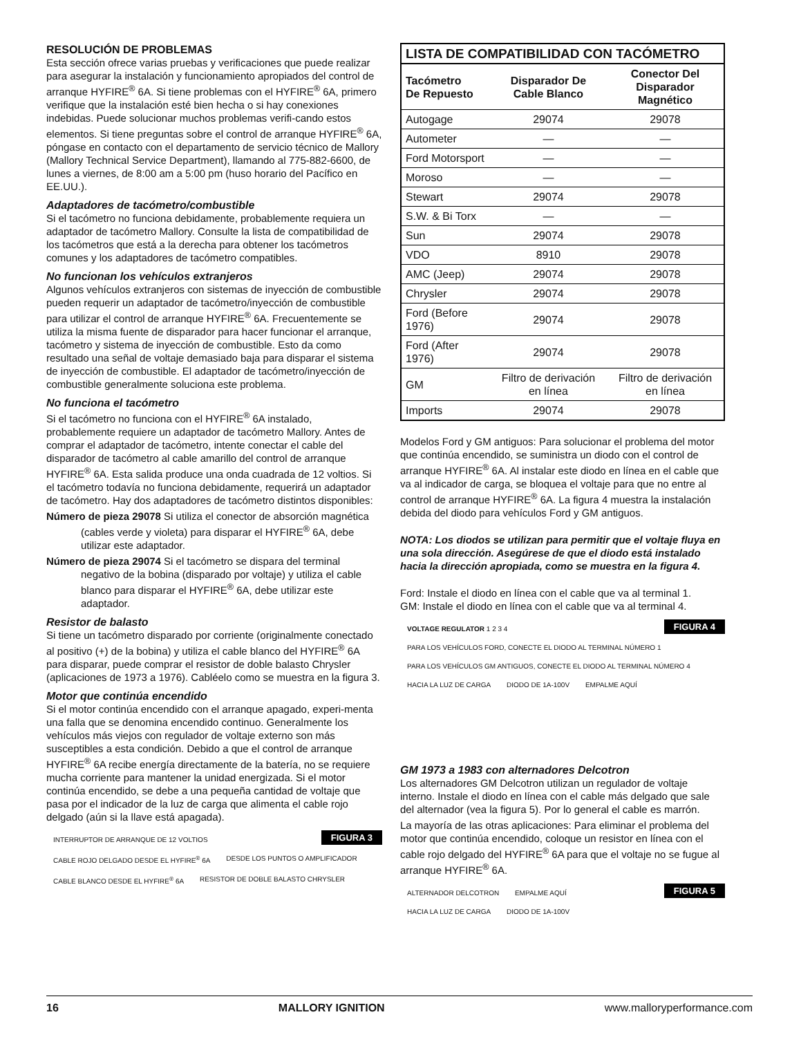RESOLUCIÓN DE PROBLEMAS
Esta sección ofrece varias pruebas y verificaciones que puede realizar para asegurar la instalación y funcionamiento apropiados del control de arranque HYFIRE<sup>®</sup> 6A. Si tiene problemas con el HYFIRE<sup>®</sup> 6A, primero verifique que la instalación esté bien hecha o si hay conexiones indebidas. Puede solucionar muchos problemas verifi-cando estos elementos. Si tiene preguntas sobre el control de arranque HYFIRE<sup>®</sup> 6A, póngase en contacto con el departamento de servicio técnico de Mallory (Mallory Technical Service Department), llamando al 775-882-6600, de lunes a viernes, de 8:00 am a 5:00 pm (huso horario del Pacífico en EE.UU.).
Adaptadores de tacómetro/combustible
Si el tacómetro no funciona debidamente, probablemente requiera un adaptador de tacómetro Mallory. Consulte la lista de compatibilidad de los tacómetros que está a la derecha para obtener los tacómetros comunes y los adaptadores de tacómetro compatibles.
No funcionan los vehículos extranjeros
Algunos vehículos extranjeros con sistemas de inyección de combustible pueden requerir un adaptador de tacómetro/inyección de combustible para utilizar el control de arranque HYFIRE<sup>®</sup> 6A. Frecuentemente se utiliza la misma fuente de disparador para hacer funcionar el arranque, tacómetro y sistema de inyección de combustible. Esto da como resultado una señal de voltaje demasiado baja para disparar el sistema de inyección de combustible. El adaptador de tacómetro/inyección de combustible generalmente soluciona este problema.
No funciona el tacómetro
Si el tacómetro no funciona con el HYFIRE<sup>®</sup> 6A instalado, probablemente requiere un adaptador de tacómetro Mallory. Antes de comprar el adaptador de tacómetro, intente conectar el cable del disparador de tacómetro al cable amarillo del control de arranque HYFIRE<sup>®</sup> 6A. Esta salida produce una onda cuadrada de 12 voltios. Si el tacómetro todavía no funciona debidamente, requerirá un adaptador de tacómetro. Hay dos adaptadores de tacómetro distintos disponibles:
Número de pieza 29078 Si utiliza el conector de absorción magnética (cables verde y violeta) para disparar el HYFIRE<sup>®</sup> 6A, debe utilizar este adaptador.
Número de pieza 29074 Si el tacómetro se dispara del terminal negativo de la bobina (disparado por voltaje) y utiliza el cable blanco para disparar el HYFIRE<sup>®</sup> 6A, debe utilizar este adaptador.
Resistor de balasto
Si tiene un tacómetro disparado por corriente (originalmente conectado al positivo (+) de la bobina) y utiliza el cable blanco del HYFIRE<sup>®</sup> 6A para disparar, puede comprar el resistor de doble balasto Chrysler (aplicaciones de 1973 a 1976). Cabléelo como se muestra en la figura 3.
Motor que continúa encendido
Si el motor continúa encendido con el arranque apagado, experi-menta una falla que se denomina encendido continuo. Generalmente los vehículos más viejos con regulador de voltaje externo son más susceptibles a esta condición. Debido a que el control de arranque HYFIRE<sup>®</sup> 6A recibe energía directamente de la batería, no se requiere mucha corriente para mantener la unidad energizada. Si el motor continúa encendido, se debe a una pequeña cantidad de voltaje que pasa por el indicador de la luz de carga que alimenta el cable rojo delgado (aún si la llave está apagada).
FIGURA 3 INTERRUPTOR DE ARRANQUE DE 12 VOLTIOS CABLE ROJO DELGADO DESDE EL HYFIRE<sup>®</sup> 6A DESDE LOS PUNTOS O AMPLIFICADOR CABLE BLANCO DESDE EL HYFIRE<sup>®</sup> 6A RESISTOR DE DOBLE BALASTO CHRYSLER
| LISTA DE COMPATIBILIDAD CON TACÓMETRO | | |
| --- | --- | --- |
| Tacómetro De Repuesto | Disparador De Cable Blanco | Conector Del Disparador Magnético |
| Autogage | 29074 | 29078 |
| Autometer | — | — |
| Ford Motorsport | — | — |
| Moroso | — | — |
| Stewart | 29074 | 29078 |
| S.W. & Bi Torx | — | — |
| Sun | 29074 | 29078 |
| VDO | 8910 | 29078 |
| AMC (Jeep) | 29074 | 29078 |
| Chrysler | 29074 | 29078 |
| Ford (Before 1976) | 29074 | 29078 |
| Ford (After 1976) | 29074 | 29078 |
| GM | Filtro de derivación en línea | Filtro de derivación en línea |
| Imports | 29074 | 29078 |
Modelos Ford y GM antiguos: Para solucionar el problema del motor que continúa encendido, se suministra un diodo con el control de arranque HYFIRE<sup>®</sup> 6A. Al instalar este diodo en línea en el cable que va al indicador de carga, se bloquea el voltaje para que no entre al control de arranque HYFIRE<sup>®</sup> 6A. La figura 4 muestra la instalación debida del diodo para vehículos Ford y GM antiguos.
NOTA: Los diodos se utilizan para permitir que el voltaje fluya en una sola dirección. Asegúrese de que el diodo está instalado hacia la dirección apropiada, como se muestra en la figura 4.
Ford: Instale el diodo en línea con el cable que va al terminal 1.
GM: Instale el diodo en línea con el cable que va al terminal 4.
FIGURA 4 VOLTAGE REGULATOR 1 2 3 4 PARA LOS VEHÍCULOS FORD, CONECTE EL DIODO AL TERMINAL NÚMERO 1 PARA LOS VEHÍCULOS GM ANTIGUOS, CONECTE EL DIODO AL TERMINAL NÚMERO 4 HACIA LA LUZ DE CARGA DIODO DE 1A-100V EMPALME AQUÍ
GM 1973 a 1983 con alternadores Delcotron
Los alternadores GM Delcotron utilizan un regulador de voltaje interno. Instale el diodo en línea con el cable más delgado que sale del alternador (vea la figura 5). Por lo general el cable es marrón.
La mayoría de las otras aplicaciones: Para eliminar el problema del motor que continúa encendido, coloque un resistor en línea con el cable rojo delgado del HYFIRE<sup>®</sup> 6A para que el voltaje no se fugue al arranque HYFIRE<sup>®</sup> 6A.
FIGURA 5 ALTERNADOR DELCOTRON EMPALME AQUÍ HACIA LA LUZ DE CARGA DIODO DE 1A-100V
16 MALLORY IGNITION www.malloryperformance.com